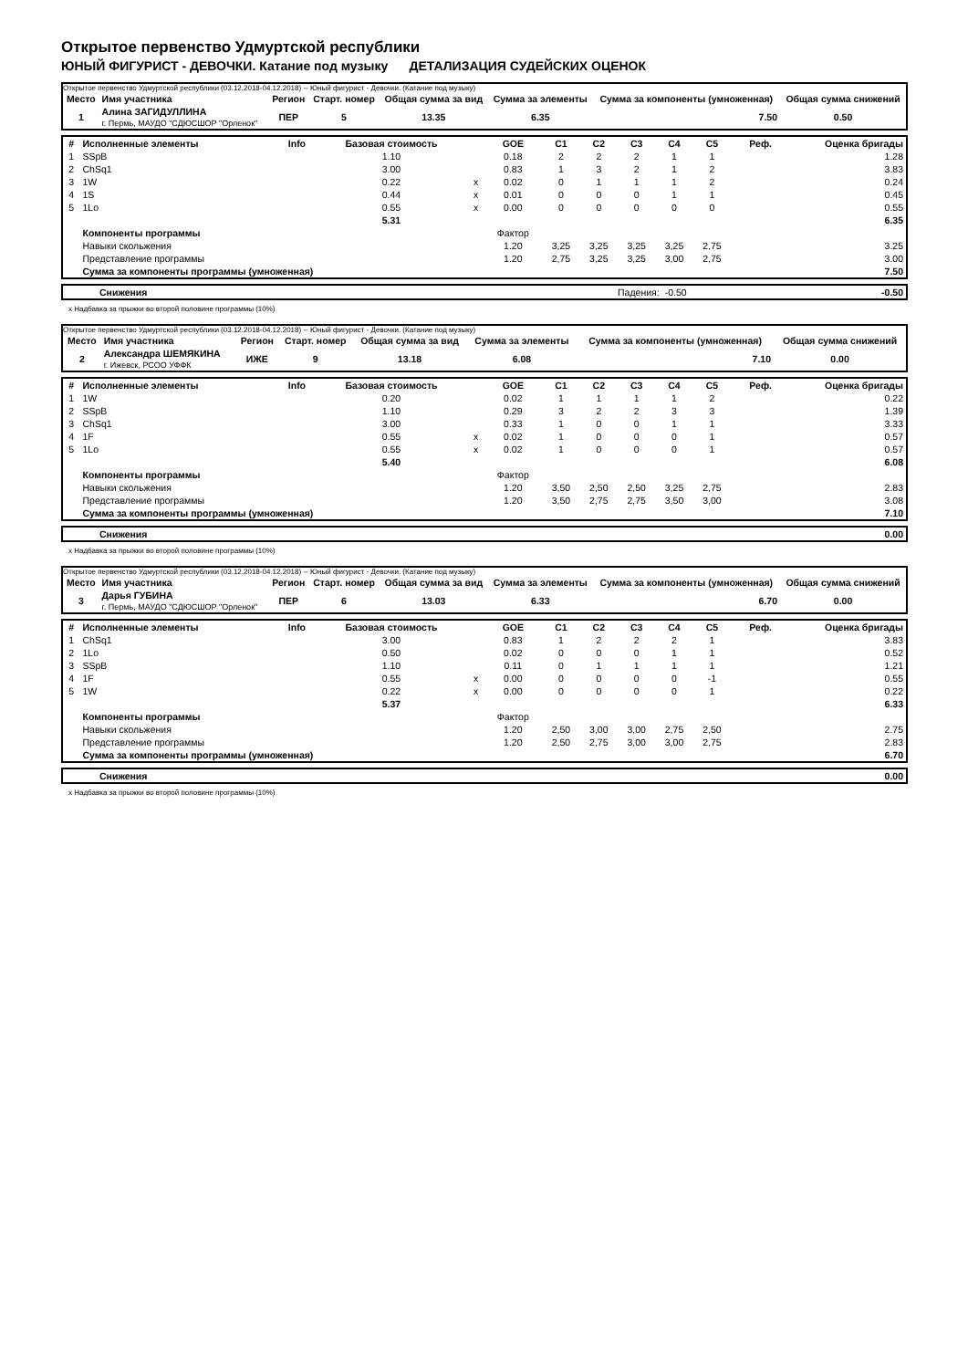Открытое первенство Удмуртской республики
ЮНЫЙ ФИГУРИСТ - ДЕВОЧКИ. Катание под музыку ДЕТАЛИЗАЦИЯ СУДЕЙСКИХ ОЦЕНОК
Открытое первенство Удмуртской республики (03.12.2018-04.12.2018) -- Юный фигурист - Девочки. (Катание под музыку)
| Место | Имя участника | Регион | Старт. номер | Общая сумма за вид | Сумма за элементы | Сумма за компоненты (умноженная) | Общая сумма снижений |
| --- | --- | --- | --- | --- | --- | --- | --- |
| 1 | Алина ЗАГИДУЛЛИНА г. Пермь, МАУДО "СДЮСШОР "Орленок" | ПЕР | 5 | 13.35 | 6.35 | 7.50 | 0.50 |
| # | Исполненные элементы | Info | Базовая стоимость | | GOE | C1 | C2 | C3 | C4 | C5 | Реф. | Оценка бригады |
| --- | --- | --- | --- | --- | --- | --- | --- | --- | --- | --- | --- | --- |
| 1 | SSpB | | 1.10 | | 0.18 | 2 | 2 | 2 | 1 | 1 | | 1.28 |
| 2 | ChSq1 | | 3.00 | | 0.83 | 1 | 3 | 2 | 1 | 2 | | 3.83 |
| 3 | 1W | | 0.22 | x | 0.02 | 0 | 1 | 1 | 1 | 2 | | 0.24 |
| 4 | 1S | | 0.44 | x | 0.01 | 0 | 0 | 0 | 1 | 1 | | 0.45 |
| 5 | 1Lo | | 0.55 | x | 0.00 | 0 | 0 | 0 | 0 | 0 | | 0.55 |
| | | | 5.31 | | | | | | | | | 6.35 |
| | Компоненты программы | | | | Фактор | | | | | | | |
| | Навыки скольжения | | | | 1.20 | 3,25 | 3,25 | 3,25 | 3,25 | 2,75 | | 3.25 |
| | Представление программы | | | | 1.20 | 2,75 | 3,25 | 3,25 | 3,00 | 2,75 | | 3.00 |
| | Сумма за компоненты программы (умноженная) | | | | | | | | | | | 7.50 |
| Снижения | Падения: | -0.50 | -0.50 |
x Надбавка за прыжки во второй половине программы (10%)
Открытое первенство Удмуртской республики (03.12.2018-04.12.2018) -- Юный фигурист - Девочки. (Катание под музыку)
| Место | Имя участника | Регион | Старт. номер | Общая сумма за вид | Сумма за элементы | Сумма за компоненты (умноженная) | Общая сумма снижений |
| --- | --- | --- | --- | --- | --- | --- | --- |
| 2 | Александра ШЕМЯКИНА г. Ижевск, РСОО УФФК | ИЖЕ | 9 | 13.18 | 6.08 | 7.10 | 0.00 |
| # | Исполненные элементы | Info | Базовая стоимость | | GOE | C1 | C2 | C3 | C4 | C5 | Реф. | Оценка бригады |
| --- | --- | --- | --- | --- | --- | --- | --- | --- | --- | --- | --- | --- |
| 1 | 1W | | 0.20 | | 0.02 | 1 | 1 | 1 | 1 | 2 | | 0.22 |
| 2 | SSpB | | 1.10 | | 0.29 | 3 | 2 | 2 | 3 | 3 | | 1.39 |
| 3 | ChSq1 | | 3.00 | | 0.33 | 1 | 0 | 0 | 1 | 1 | | 3.33 |
| 4 | 1F | | 0.55 | x | 0.02 | 1 | 0 | 0 | 0 | 1 | | 0.57 |
| 5 | 1Lo | | 0.55 | x | 0.02 | 1 | 0 | 0 | 0 | 1 | | 0.57 |
| | | | 5.40 | | | | | | | | | 6.08 |
| | Компоненты программы | | | | Фактор | | | | | | | |
| | Навыки скольжения | | | | 1.20 | 3,50 | 2,50 | 2,50 | 3,25 | 2,75 | | 2.83 |
| | Представление программы | | | | 1.20 | 3,50 | 2,75 | 2,75 | 3,50 | 3,00 | | 3.08 |
| | Сумма за компоненты программы (умноженная) | | | | | | | | | | | 7.10 |
| Снижения | 0.00 |
x Надбавка за прыжки во второй половине программы (10%)
Открытое первенство Удмуртской республики (03.12.2018-04.12.2018) -- Юный фигурист - Девочки. (Катание под музыку)
| Место | Имя участника | Регион | Старт. номер | Общая сумма за вид | Сумма за элементы | Сумма за компоненты (умноженная) | Общая сумма снижений |
| --- | --- | --- | --- | --- | --- | --- | --- |
| 3 | Дарья ГУБИНА г. Пермь, МАУДО "СДЮСШОР "Орленок" | ПЕР | 6 | 13.03 | 6.33 | 6.70 | 0.00 |
| # | Исполненные элементы | Info | Базовая стоимость | | GOE | C1 | C2 | C3 | C4 | C5 | Реф. | Оценка бригады |
| --- | --- | --- | --- | --- | --- | --- | --- | --- | --- | --- | --- | --- |
| 1 | ChSq1 | | 3.00 | | 0.83 | 1 | 2 | 2 | 2 | 1 | | 3.83 |
| 2 | 1Lo | | 0.50 | | 0.02 | 0 | 0 | 0 | 1 | 1 | | 0.52 |
| 3 | SSpB | | 1.10 | | 0.11 | 0 | 1 | 1 | 1 | 1 | | 1.21 |
| 4 | 1F | | 0.55 | x | 0.00 | 0 | 0 | 0 | 0 | -1 | | 0.55 |
| 5 | 1W | | 0.22 | x | 0.00 | 0 | 0 | 0 | 0 | 1 | | 0.22 |
| | | | 5.37 | | | | | | | | | 6.33 |
| | Компоненты программы | | | | Фактор | | | | | | | |
| | Навыки скольжения | | | | 1.20 | 2,50 | 3,00 | 3,00 | 2,75 | 2,50 | | 2.75 |
| | Представление программы | | | | 1.20 | 2,50 | 2,75 | 3,00 | 3,00 | 2,75 | | 2.83 |
| | Сумма за компоненты программы (умноженная) | | | | | | | | | | | 6.70 |
| Снижения | 0.00 |
x Надбавка за прыжки во второй половине программы (10%)